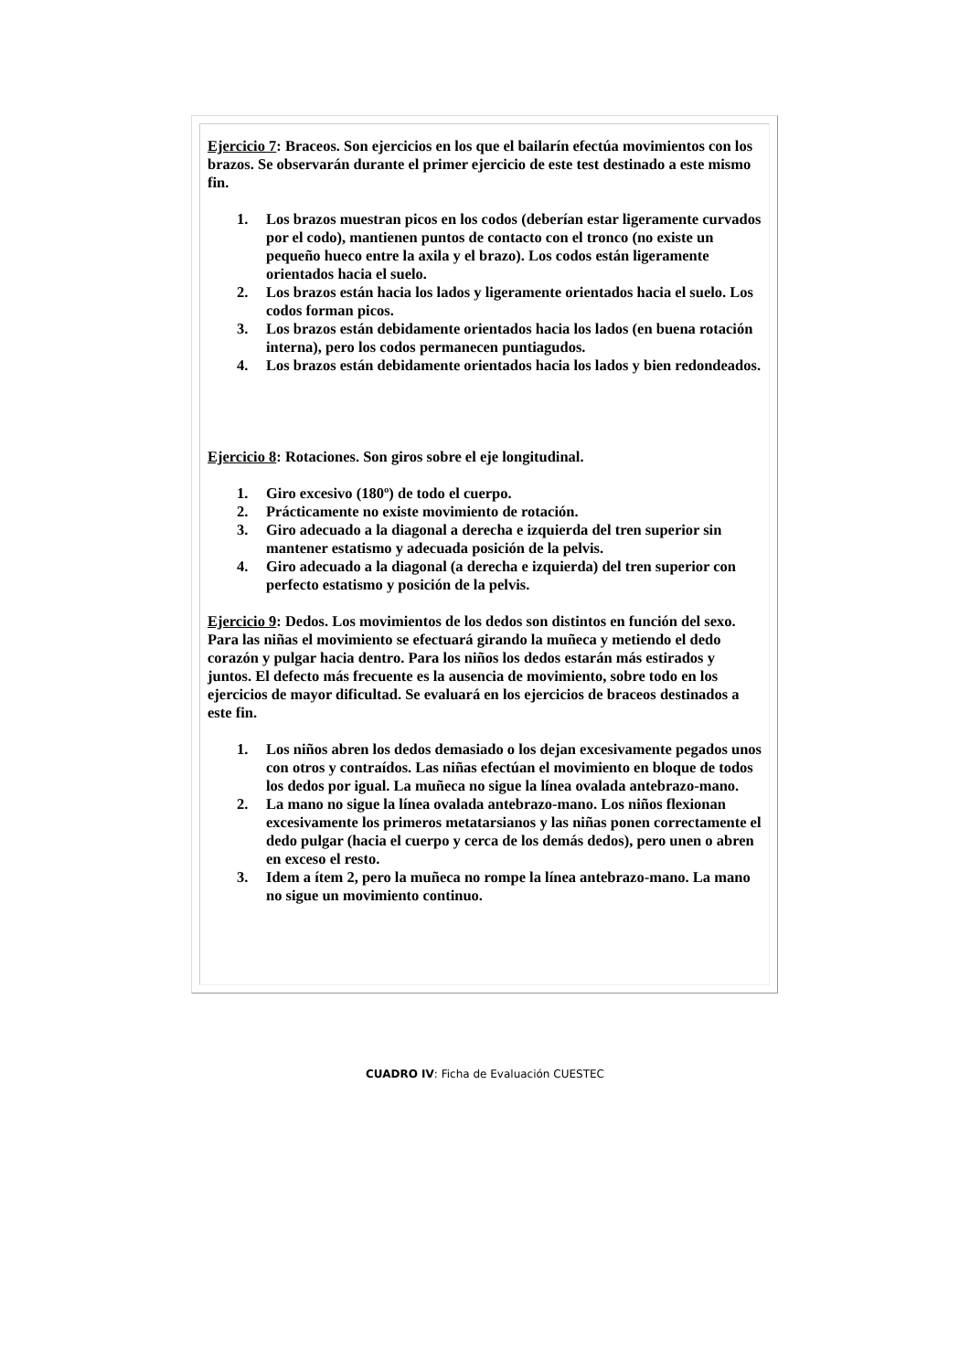Ejercicio 7: Braceos. Son ejercicios en los que el bailarín efectúa movimientos con los brazos. Se observarán durante el primer ejercicio de este test destinado a este mismo fin.
1. Los brazos muestran picos en los codos (deberían estar ligeramente curvados por el codo), mantienen puntos de contacto con el tronco (no existe un pequeño hueco entre la axila y el brazo). Los codos están ligeramente orientados hacia el suelo.
2. Los brazos están hacia los lados y ligeramente orientados hacia el suelo. Los codos forman picos.
3. Los brazos están debidamente orientados hacia los lados (en buena rotación interna), pero los codos permanecen puntiagudos.
4. Los brazos están debidamente orientados hacia los lados y bien redondeados.
Ejercicio 8: Rotaciones. Son giros sobre el eje longitudinal.
1. Giro excesivo (180º) de todo el cuerpo.
2. Prácticamente no existe movimiento de rotación.
3. Giro adecuado a la diagonal a derecha e izquierda del tren superior sin mantener estatismo y adecuada posición de la pelvis.
4. Giro adecuado a la diagonal (a derecha e izquierda) del tren superior con perfecto estatismo y posición de la pelvis.
Ejercicio 9: Dedos. Los movimientos de los dedos son distintos en función del sexo. Para las niñas el movimiento se efectuará girando la muñeca y metiendo el dedo corazón y pulgar hacia dentro. Para los niños los dedos estarán más estirados y juntos. El defecto más frecuente es la ausencia de movimiento, sobre todo en los ejercicios de mayor dificultad. Se evaluará en los ejercicios de braceos destinados a este fin.
1. Los niños abren los dedos demasiado o los dejan excesivamente pegados unos con otros y contraídos. Las niñas efectúan el movimiento en bloque de todos los dedos por igual. La muñeca no sigue la línea ovalada antebrazo-mano.
2. La mano no sigue la línea ovalada antebrazo-mano. Los niños flexionan excesivamente los primeros metatarsianos y las niñas ponen correctamente el dedo pulgar (hacia el cuerpo y cerca de los demás dedos), pero unen o abren en exceso el resto.
3. Idem a ítem 2, pero la muñeca no rompe la línea antebrazo-mano. La mano no sigue un movimiento continuo.
CUADRO IV: Ficha de Evaluación CUESTEC